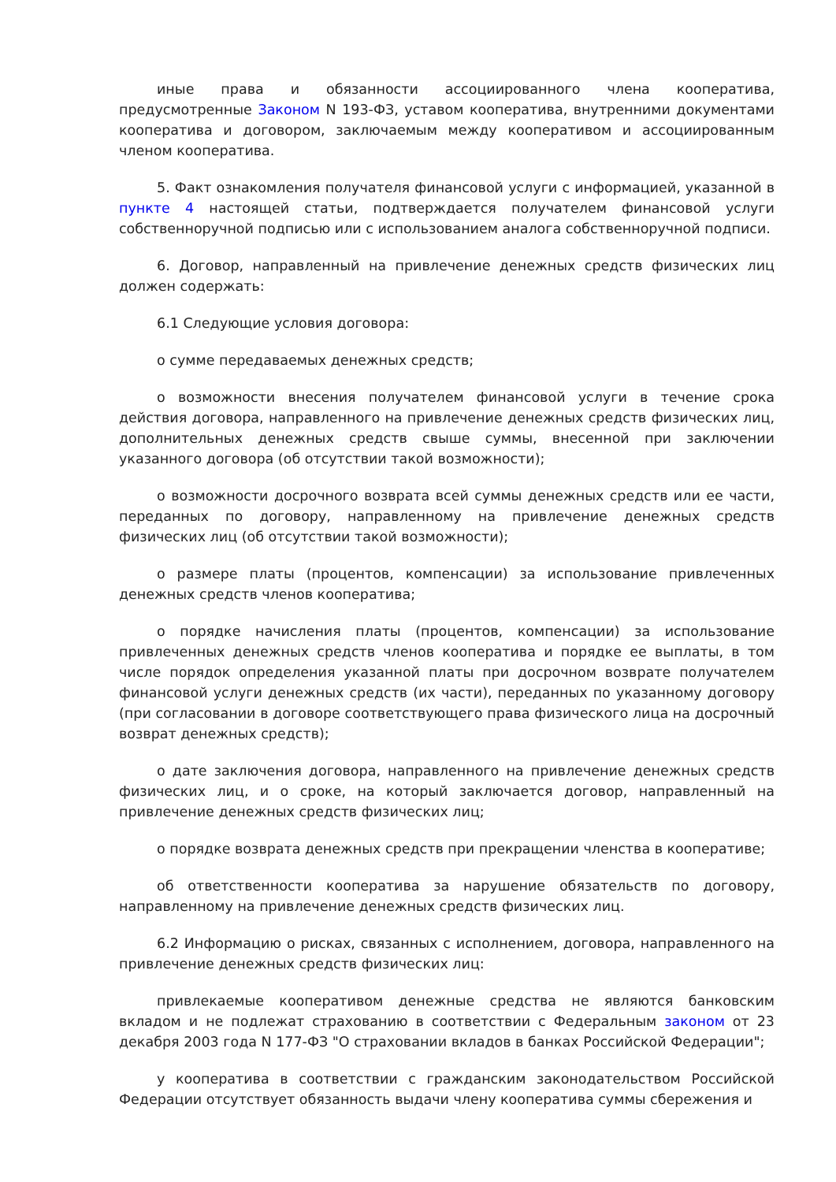иные права и обязанности ассоциированного члена кооператива, предусмотренные Законом N 193-ФЗ, уставом кооператива, внутренними документами кооператива и договором, заключаемым между кооперативом и ассоциированным членом кооператива.
5. Факт ознакомления получателя финансовой услуги с информацией, указанной в пункте 4 настоящей статьи, подтверждается получателем финансовой услуги собственноручной подписью или с использованием аналога собственноручной подписи.
6. Договор, направленный на привлечение денежных средств физических лиц должен содержать:
6.1 Следующие условия договора:
о сумме передаваемых денежных средств;
о возможности внесения получателем финансовой услуги в течение срока действия договора, направленного на привлечение денежных средств физических лиц, дополнительных денежных средств свыше суммы, внесенной при заключении указанного договора (об отсутствии такой возможности);
о возможности досрочного возврата всей суммы денежных средств или ее части, переданных по договору, направленному на привлечение денежных средств физических лиц (об отсутствии такой возможности);
о размере платы (процентов, компенсации) за использование привлеченных денежных средств членов кооператива;
о порядке начисления платы (процентов, компенсации) за использование привлеченных денежных средств членов кооператива и порядке ее выплаты, в том числе порядок определения указанной платы при досрочном возврате получателем финансовой услуги денежных средств (их части), переданных по указанному договору (при согласовании в договоре соответствующего права физического лица на досрочный возврат денежных средств);
о дате заключения договора, направленного на привлечение денежных средств физических лиц, и о сроке, на который заключается договор, направленный на привлечение денежных средств физических лиц;
о порядке возврата денежных средств при прекращении членства в кооперативе;
об ответственности кооператива за нарушение обязательств по договору, направленному на привлечение денежных средств физических лиц.
6.2 Информацию о рисках, связанных с исполнением, договора, направленного на привлечение денежных средств физических лиц:
привлекаемые кооперативом денежные средства не являются банковским вкладом и не подлежат страхованию в соответствии с Федеральным законом от 23 декабря 2003 года N 177-ФЗ "О страховании вкладов в банках Российской Федерации";
у кооператива в соответствии с гражданским законодательством Российской Федерации отсутствует обязанность выдачи члену кооператива суммы сбережения и